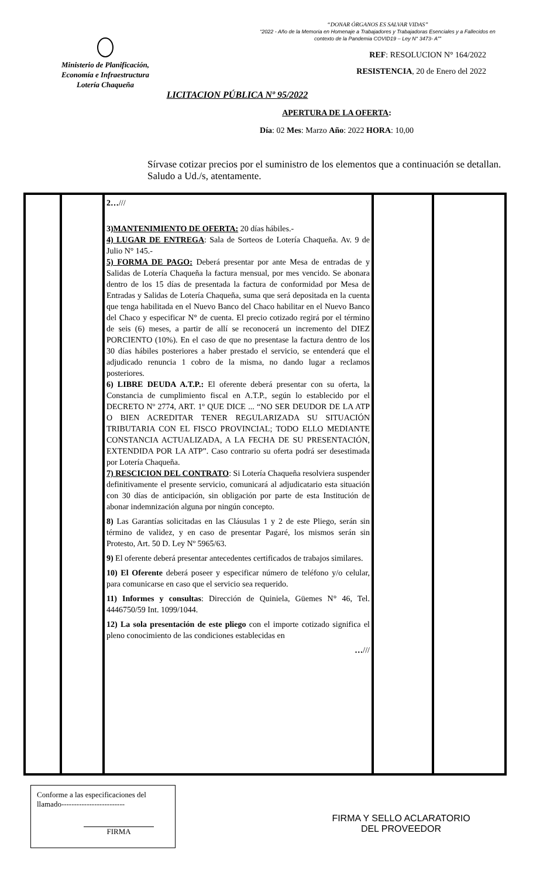Ministerio de Planificación,
Economía e Infraestructura
Lotería Chaqueña
“DONAR ÓRGANOS ES SALVAR VIDAS”
“2022 - Año de la Memoria en Homenaje a Trabajadores y Trabajadoras Esenciales y a Fallecidos en contexto de la Pandemia COVID19 – Ley N° 3473- A””
REF: RESOLUCION N° 164/2022
RESISTENCIA, 20 de Enero del 2022
LICITACION PÚBLICA Nº 95/2022
APERTURA DE LA OFERTA:
Día: 02 Mes: Marzo Año: 2022 HORA: 10,00
Sírvase cotizar precios por el suministro de los elementos que a continuación se detallan.
Saludo a Ud./s, atentamente.
| | | 2… /// 3) MANTENIMIENTO DE OFERTA: 20 días hábiles.- 4) LUGAR DE ENTREGA : Sala de Sorteos de Lotería Chaqueña. Av. 9 de Julio N° 145.- 5) FORMA DE PAGO: Deberá presentar por ante Mesa de entradas de y Salidas de Lotería Chaqueña la factura mensual, por mes vencido. Se abonara dentro de los 15 días de presentada la factura de conformidad por Mesa de Entradas y Salidas de Lotería Chaqueña, suma que será depositada en la cuenta que tenga habilitada en el Nuevo Banco del Chaco habilitar en el Nuevo Banco del Chaco y especificar N° de cuenta. El precio cotizado regirá por el término de seis (6) meses, a partir de allí se reconocerá un incremento del DIEZ PORCIENTO (10%). En el caso de que no presentase la factura dentro de los 30 días hábiles posteriores a haber prestado el servicio, se entenderá que el adjudicado renuncia 1 cobro de la misma, no dando lugar a reclamos posteriores. 6) LIBRE DEUDA A.T.P.: El oferente deberá presentar con su oferta, la Constancia de cumplimiento fiscal en A.T.P., según lo establecido por el DECRETO Nº 2774, ART. 1º QUE DICE ... “NO SER DEUDOR DE LA ATP O BIEN ACREDITAR TENER REGULARIZADA SU SITUACIÓN TRIBUTARIA CON EL FISCO PROVINCIAL; TODO ELLO MEDIANTE CONSTANCIA ACTUALIZADA, A LA FECHA DE SU PRESENTACIÓN, EXTENDIDA POR LA ATP”. Caso contrario su oferta podrá ser desestimada por Lotería Chaqueña. 7) RESCICION DEL CONTRATO : Si Lotería Chaqueña resolviera suspender definitivamente el presente servicio, comunicará al adjudicatario esta situación con 30 días de anticipación, sin obligación por parte de esta Institución de abonar indemnización alguna por ningún concepto. 8) Las Garantías solicitadas en las Cláusulas 1 y 2 de este Pliego, serán sin término de validez, y en caso de presentar Pagaré, los mismos serán sin Protesto, Art. 50 D. Ley Nº 5965/63. 9) El oferente deberá presentar antecedentes certificados de trabajos similares. 10) El Oferente deberá poseer y especificar número de teléfono y/o celular, para comunicarse en caso que el servicio sea requerido. 11) Informes y consultas : Dirección de Quiniela, Güemes N° 46, Tel. 4446750/59 Int. 1099/1044. 12) La sola presentación de este pliego con el importe cotizado significa el pleno conocimiento de las condiciones establecidas en … /// | | |
Conforme a las especificaciones del llamado-------------------------
FIRMA
FIRMA Y SELLO ACLARATORIO
DEL PROVEEDOR